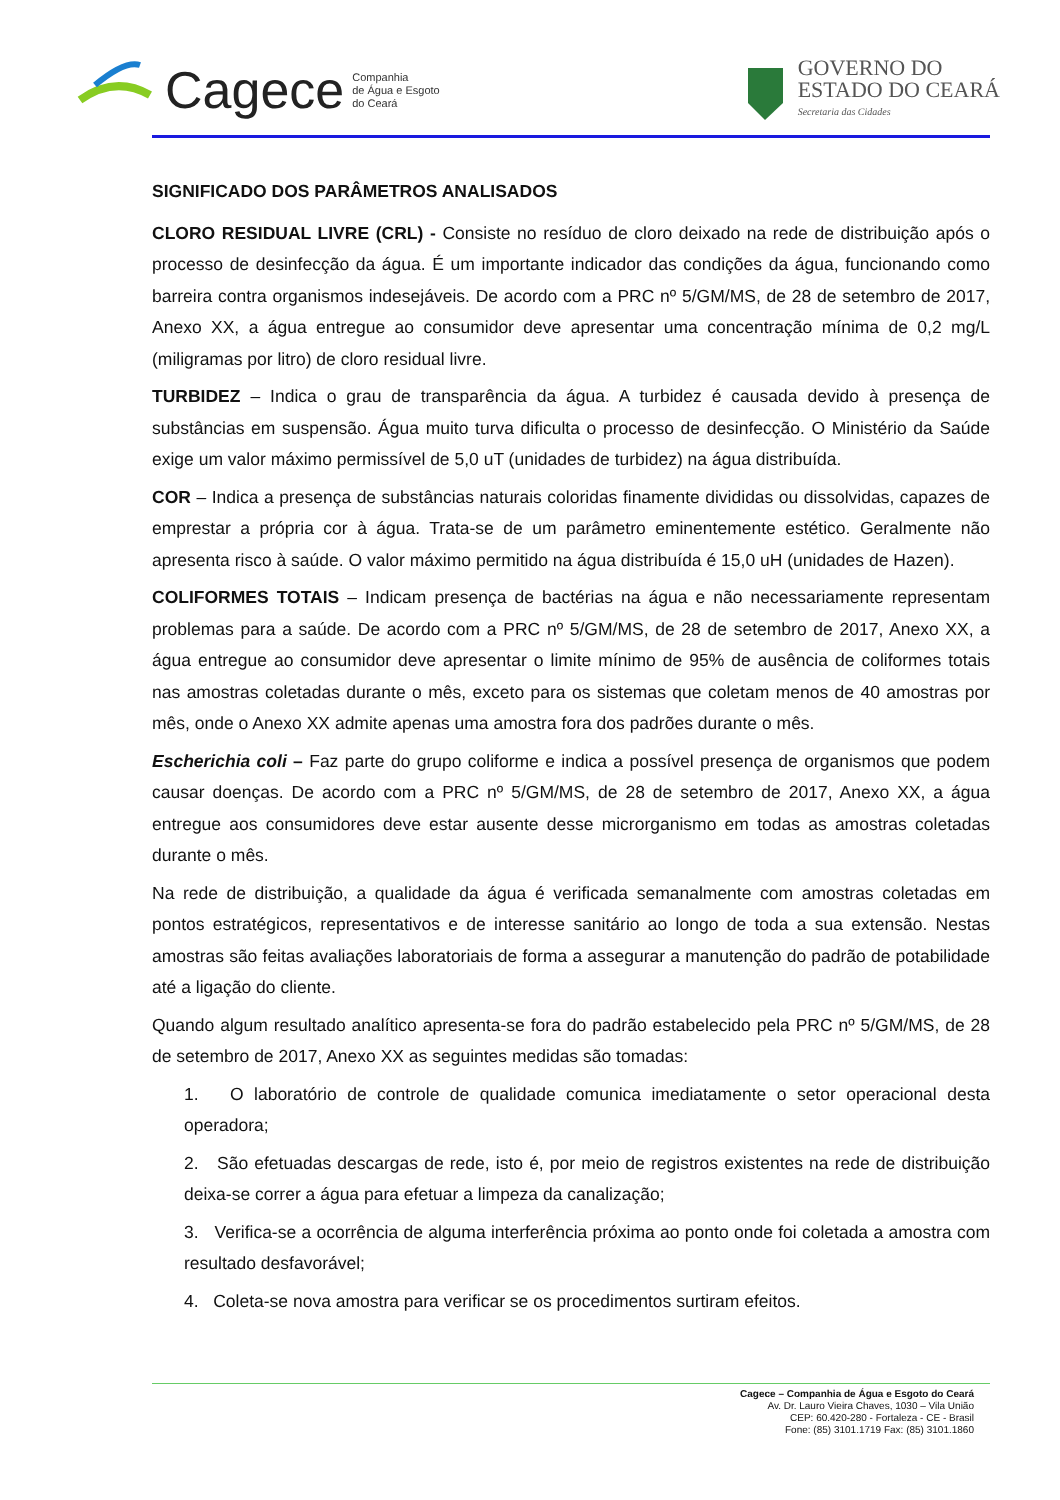Cagece Companhia
de Água e Esgoto
do Ceará
GOVERNO DO
ESTADO DO CEARÁ
Secretaria das Cidades
SIGNIFICADO DOS PARÂMETROS ANALISADOS
CLORO RESIDUAL LIVRE (CRL) - Consiste no resíduo de cloro deixado na rede de distribuição após o processo de desinfecção da água. É um importante indicador das condições da água, funcionando como barreira contra organismos indesejáveis. De acordo com a PRC nº 5/GM/MS, de 28 de setembro de 2017, Anexo XX, a água entregue ao consumidor deve apresentar uma concentração mínima de 0,2 mg/L (miligramas por litro) de cloro residual livre.
TURBIDEZ – Indica o grau de transparência da água. A turbidez é causada devido à presença de substâncias em suspensão. Água muito turva dificulta o processo de desinfecção. O Ministério da Saúde exige um valor máximo permissível de 5,0 uT (unidades de turbidez) na água distribuída.
COR – Indica a presença de substâncias naturais coloridas finamente divididas ou dissolvidas, capazes de emprestar a própria cor à água. Trata-se de um parâmetro eminentemente estético. Geralmente não apresenta risco à saúde. O valor máximo permitido na água distribuída é 15,0 uH (unidades de Hazen).
COLIFORMES TOTAIS – Indicam presença de bactérias na água e não necessariamente representam problemas para a saúde. De acordo com a PRC nº 5/GM/MS, de 28 de setembro de 2017, Anexo XX, a água entregue ao consumidor deve apresentar o limite mínimo de 95% de ausência de coliformes totais nas amostras coletadas durante o mês, exceto para os sistemas que coletam menos de 40 amostras por mês, onde o Anexo XX admite apenas uma amostra fora dos padrões durante o mês.
Escherichia coli – Faz parte do grupo coliforme e indica a possível presença de organismos que podem causar doenças. De acordo com a PRC nº 5/GM/MS, de 28 de setembro de 2017, Anexo XX, a água entregue aos consumidores deve estar ausente desse microrganismo em todas as amostras coletadas durante o mês.
Na rede de distribuição, a qualidade da água é verificada semanalmente com amostras coletadas em pontos estratégicos, representativos e de interesse sanitário ao longo de toda a sua extensão. Nestas amostras são feitas avaliações laboratoriais de forma a assegurar a manutenção do padrão de potabilidade até a ligação do cliente.
Quando algum resultado analítico apresenta-se fora do padrão estabelecido pela PRC nº 5/GM/MS, de 28 de setembro de 2017, Anexo XX as seguintes medidas são tomadas:
1. O laboratório de controle de qualidade comunica imediatamente o setor operacional desta operadora;
2. São efetuadas descargas de rede, isto é, por meio de registros existentes na rede de distribuição deixa-se correr a água para efetuar a limpeza da canalização;
3. Verifica-se a ocorrência de alguma interferência próxima ao ponto onde foi coletada a amostra com resultado desfavorável;
4. Coleta-se nova amostra para verificar se os procedimentos surtiram efeitos.
Cagece – Companhia de Água e Esgoto do Ceará
Av. Dr. Lauro Vieira Chaves, 1030 – Vila União
CEP: 60.420-280 - Fortaleza - CE - Brasil
Fone: (85) 3101.1719 Fax: (85) 3101.1860